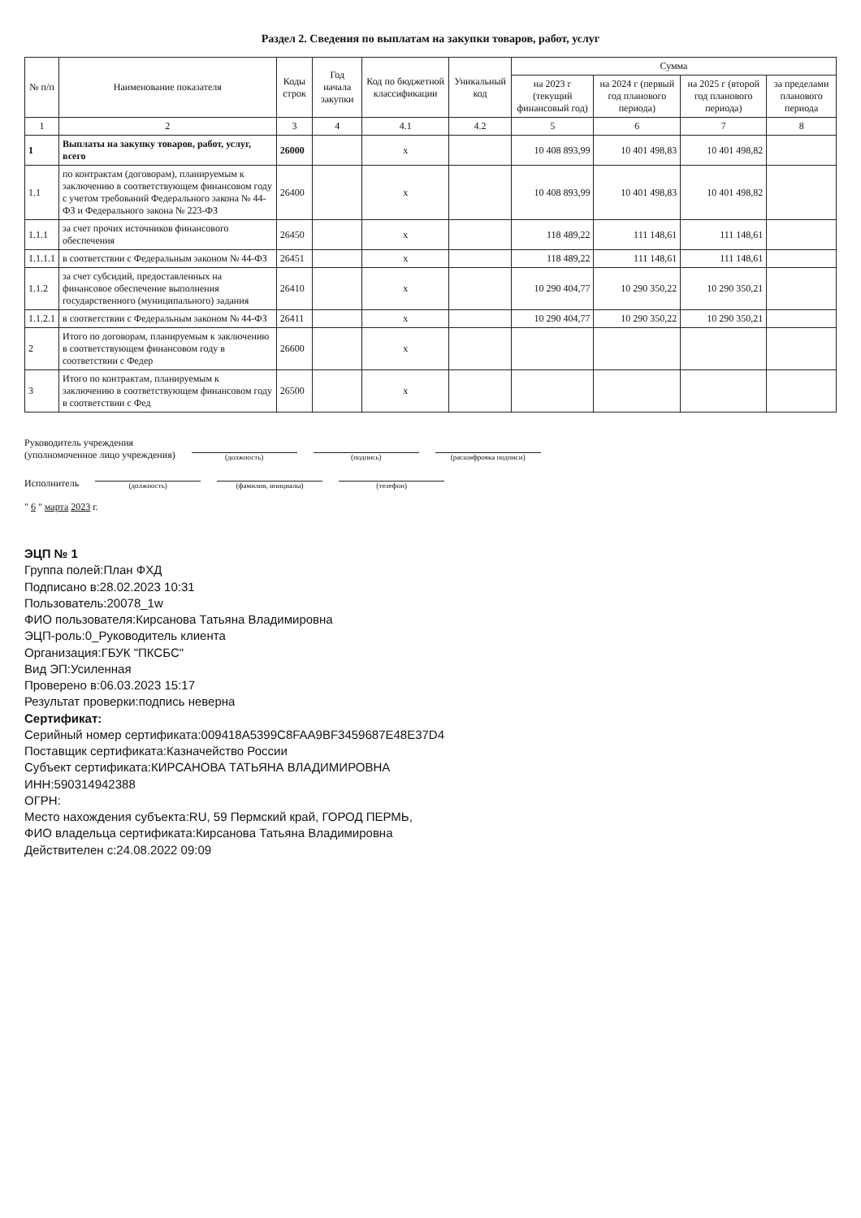Раздел 2. Сведения по выплатам на закупки товаров, работ, услуг
| № п/п | Наименование показателя | Коды строк | Год начала закупки | Код по бюджетной классификации | Уникальный код | Сумма | | | |
| --- | --- | --- | --- | --- | --- | --- | --- | --- | --- |
| | | | | | | на 2023 г (текущий финансовый год) | на 2024 г (первый год планового периода) | на 2025 г (второй год планового периода) | за пределами планового периода |
| 1 | 2 | 3 | 4 | 4.1 | 4.2 | 5 | 6 | 7 | 8 |
| 1 | Выплаты на закупку товаров, работ, услуг, всего | 26000 | | x | | 10 408 893,99 | 10 401 498,83 | 10 401 498,82 | |
| 1.1 | по контрактам (договорам), планируемым к заключению в соответствующем финансовом году с учетом требований Федерального закона № 44-ФЗ и Федерального закона № 223-ФЗ | 26400 | | x | | 10 408 893,99 | 10 401 498,83 | 10 401 498,82 | |
| 1.1.1 | за счет прочих источников финансового обеспечения | 26450 | | x | | 118 489,22 | 111 148,61 | 111 148,61 | |
| 1.1.1.1 | в соответствии с Федеральным законом № 44-ФЗ | 26451 | | x | | 118 489,22 | 111 148,61 | 111 148,61 | |
| 1.1.2 | за счет субсидий, предоставленных на финансовое обеспечение выполнения государственного (муниципального) задания | 26410 | | x | | 10 290 404,77 | 10 290 350,22 | 10 290 350,21 | |
| 1.1.2.1 | в соответствии с Федеральным законом № 44-ФЗ | 26411 | | x | | 10 290 404,77 | 10 290 350,22 | 10 290 350,21 | |
| 2 | Итого по договорам, планируемым к заключению в соответствующем финансовом году в соответствии с Федер | 26600 | | x | | | | | |
| 3 | Итого по контрактам, планируемым к заключению в соответствующем финансовом году в соответствии с Фед | 26500 | | x | | | | | |
Руководитель учреждения
(уполномоченное лицо учреждения)
(должность)
(подпись)
(расшифровка подписи)
Исполнитель
(должность)
(фамилия, инициалы)
(телефон)
" 6 " марта 2023 г.
ЭЦП № 1
Группа полей:План ФХД
Подписано в:28.02.2023 10:31
Пользователь:20078_1w
ФИО пользователя:Кирсанова Татьяна Владимировна
ЭЦП-роль:0_Руководитель клиента
Организация:ГБУК "ПКСБС"
Вид ЭП:Усиленная
Проверено в:06.03.2023 15:17
Результат проверки:подпись неверна
Сертификат:
Серийный номер сертификата:009418A5399C8FAA9BF3459687E48E37D4
Поставщик сертификата:Казначейство России
Субъект сертификата:КИРСАНОВА ТАТЬЯНА ВЛАДИМИРОВНА
ИНН:590314942388
ОГРН:
Место нахождения субъекта:RU, 59 Пермский край, ГОРОД ПЕРМЬ,
ФИО владельца сертификата:Кирсанова Татьяна Владимировна
Действителен с:24.08.2022 09:09